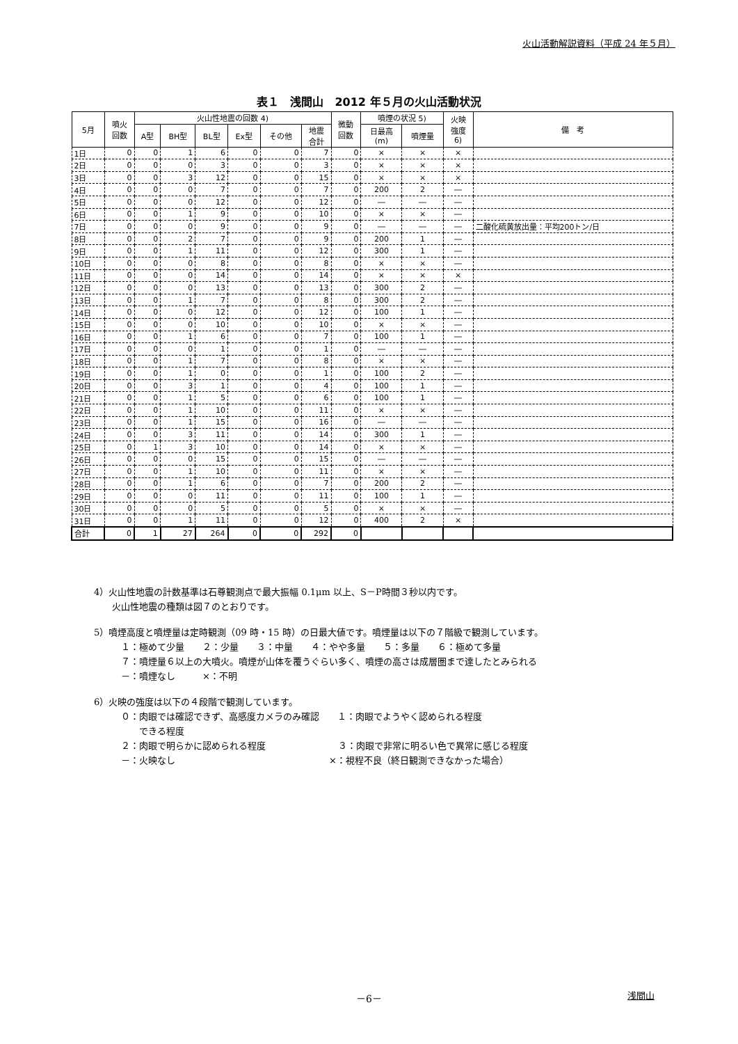火山活動解説資料（平成 24 年５月）
表１　浅間山　2012 年５月の火山活動状況
| 5月 | 噴火 回数 | 火山性地震の回数 4) | | | | | | 微動 回数 | 噴煙の状況 5) | | 火映 強度 6) | 備 考 |
| --- | --- | --- | --- | --- | --- | --- | --- | --- | --- | --- | --- | --- |
| | | A型 | BH型 | BL型 | Ex型 | その他 | 地震 合計 | | 日最高 (m) | 噴煙量 | | |
| 1日 | 0 | 0 | 1 | 6 | 0 | 0 | 7 | 0 | × | × | × | |
| 2日 | 0 | 0 | 0 | 3 | 0 | 0 | 3 | 0 | × | × | × | |
| 3日 | 0 | 0 | 3 | 12 | 0 | 0 | 15 | 0 | × | × | × | |
| 4日 | 0 | 0 | 0 | 7 | 0 | 0 | 7 | 0 | 200 | 2 | ― | |
| 5日 | 0 | 0 | 0 | 12 | 0 | 0 | 12 | 0 | ― | ― | ― | |
| 6日 | 0 | 0 | 1 | 9 | 0 | 0 | 10 | 0 | × | × | ― | |
| 7日 | 0 | 0 | 0 | 9 | 0 | 0 | 9 | 0 | ― | ― | ― | 二酸化硫黄放出量：平均200トン/日 |
| 8日 | 0 | 0 | 2 | 7 | 0 | 0 | 9 | 0 | 200 | 1 | ― | |
| 9日 | 0 | 0 | 1 | 11 | 0 | 0 | 12 | 0 | 300 | 1 | ― | |
| 10日 | 0 | 0 | 0 | 8 | 0 | 0 | 8 | 0 | × | × | ― | |
| 11日 | 0 | 0 | 0 | 14 | 0 | 0 | 14 | 0 | × | × | × | |
| 12日 | 0 | 0 | 0 | 13 | 0 | 0 | 13 | 0 | 300 | 2 | ― | |
| 13日 | 0 | 0 | 1 | 7 | 0 | 0 | 8 | 0 | 300 | 2 | ― | |
| 14日 | 0 | 0 | 0 | 12 | 0 | 0 | 12 | 0 | 100 | 1 | ― | |
| 15日 | 0 | 0 | 0 | 10 | 0 | 0 | 10 | 0 | × | × | ― | |
| 16日 | 0 | 0 | 1 | 6 | 0 | 0 | 7 | 0 | 100 | 1 | ― | |
| 17日 | 0 | 0 | 0 | 1 | 0 | 0 | 1 | 0 | ― | ― | ― | |
| 18日 | 0 | 0 | 1 | 7 | 0 | 0 | 8 | 0 | × | × | ― | |
| 19日 | 0 | 0 | 1 | 0 | 0 | 0 | 1 | 0 | 100 | 2 | ― | |
| 20日 | 0 | 0 | 3 | 1 | 0 | 0 | 4 | 0 | 100 | 1 | ― | |
| 21日 | 0 | 0 | 1 | 5 | 0 | 0 | 6 | 0 | 100 | 1 | ― | |
| 22日 | 0 | 0 | 1 | 10 | 0 | 0 | 11 | 0 | × | × | ― | |
| 23日 | 0 | 0 | 1 | 15 | 0 | 0 | 16 | 0 | ― | ― | ― | |
| 24日 | 0 | 0 | 3 | 11 | 0 | 0 | 14 | 0 | 300 | 1 | ― | |
| 25日 | 0 | 1 | 3 | 10 | 0 | 0 | 14 | 0 | × | × | ― | |
| 26日 | 0 | 0 | 0 | 15 | 0 | 0 | 15 | 0 | ― | ― | ― | |
| 27日 | 0 | 0 | 1 | 10 | 0 | 0 | 11 | 0 | × | × | ― | |
| 28日 | 0 | 0 | 1 | 6 | 0 | 0 | 7 | 0 | 200 | 2 | ― | |
| 29日 | 0 | 0 | 0 | 11 | 0 | 0 | 11 | 0 | 100 | 1 | ― | |
| 30日 | 0 | 0 | 0 | 5 | 0 | 0 | 5 | 0 | × | × | ― | |
| 31日 | 0 | 0 | 1 | 11 | 0 | 0 | 12 | 0 | 400 | 2 | × | |
| 合計 | 0 | 1 | 27 | 264 | 0 | 0 | 292 | 0 | | | | |
4）火山性地震の計数基準は石尊観測点で最大振幅 0.1μm 以上、S－P時間３秒以内です。
　　火山性地震の種類は図７のとおりです。
5）噴煙高度と噴煙量は定時観測（09 時・15 時）の日最大値です。噴煙量は以下の７階級で観測しています。
　　　１：極めて少量　　２：少量　　３：中量　　４：やや多量　　５：多量　　６：極めて多量
　　　７：噴煙量６以上の大噴火。噴煙が山体を覆うぐらい多く、噴煙の高さは成層圏まで達したとみられる
　　　－：噴煙なし　　　×：不明
6）火映の強度は以下の４段階で観測しています。
　　　０：肉眼では確認できず、高感度カメラのみ確認　　１：肉眼でようやく認められる程度
　　　　　できる程度
　　　２：肉眼で明らかに認められる程度　　　　　　　　３：肉眼で非常に明るい色で異常に感じる程度
　　　－：火映なし　　　　　　　　　　　　　　　　　×：視程不良（終日観測できなかった場合）
－6－ 浅間山